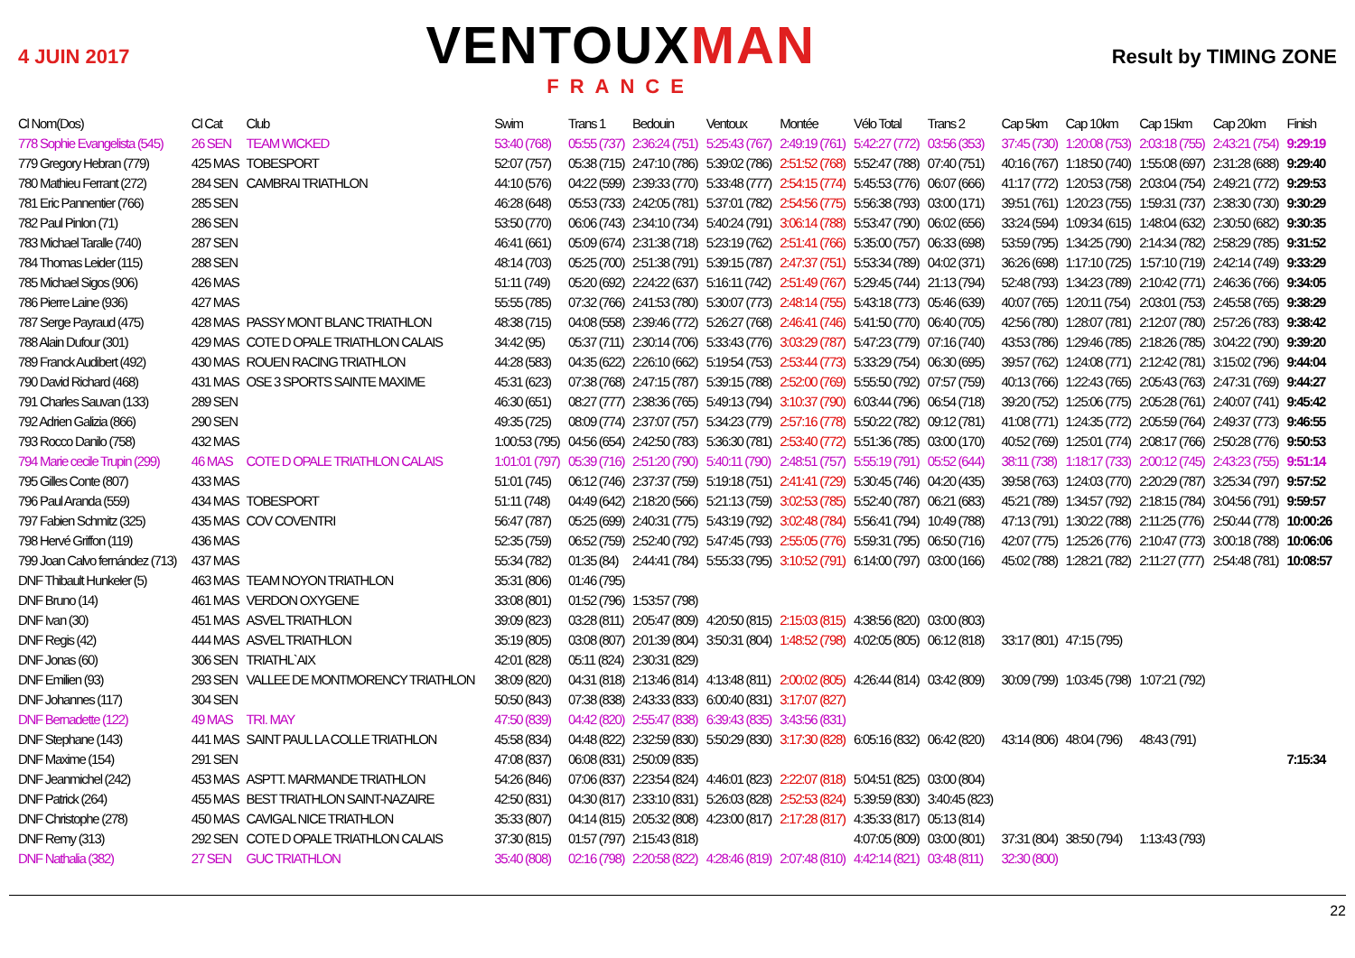4 JUIN 2017
VENTOUXMAN
FRANCE
Result by TIMING ZONE
| Cl Nom(Dos) | Cl Cat | Club | Swim | Trans 1 | Bedouin | Ventoux | Montée | Vélo Total | Trans 2 | Cap 5km | Cap 10km | Cap 15km | Cap 20km | Finish |
| --- | --- | --- | --- | --- | --- | --- | --- | --- | --- | --- | --- | --- | --- | --- |
| 778 Sophie Evangelista (545) | 26 SEN | TEAM WICKED | 53:40 (768) | 05:55 (737) | 2:36:24 (751) | 5:25:43 (767) | 2:49:19 (761) | 5:42:27 (772) | 03:56 (353) | 37:45 (730) | 1:20:08 (753) | 2:03:18 (755) | 2:43:21 (754) | 9:29:19 |
| 779 Gregory Hebran (779) | 425 MAS | TOBESPORT | 52:07 (757) | 05:38 (715) | 2:47:10 (786) | 5:39:02 (786) | 2:51:52 (768) | 5:52:47 (788) | 07:40 (751) | 40:16 (767) | 1:18:50 (740) | 1:55:08 (697) | 2:31:28 (688) | 9:29:40 |
| 780 Mathieu Ferrant (272) | 284 SEN | CAMBRAI TRIATHLON | 44:10 (576) | 04:22 (599) | 2:39:33 (770) | 5:33:48 (777) | 2:54:15 (774) | 5:45:53 (776) | 06:07 (666) | 41:17 (772) | 1:20:53 (758) | 2:03:04 (754) | 2:49:21 (772) | 9:29:53 |
| 781 Eric Pannentier (766) | 285 SEN | | 46:28 (648) | 05:53 (733) | 2:42:05 (781) | 5:37:01 (782) | 2:54:56 (775) | 5:56:38 (793) | 03:00 (171) | 39:51 (761) | 1:20:23 (755) | 1:59:31 (737) | 2:38:30 (730) | 9:30:29 |
| 782 Paul Pinlon (71) | 286 SEN | | 53:50 (770) | 06:06 (743) | 2:34:10 (734) | 5:40:24 (791) | 3:06:14 (788) | 5:53:47 (790) | 06:02 (656) | 33:24 (594) | 1:09:34 (615) | 1:48:04 (632) | 2:30:50 (682) | 9:30:35 |
| 783 Michael Taralle (740) | 287 SEN | | 46:41 (661) | 05:09 (674) | 2:31:38 (718) | 5:23:19 (762) | 2:51:41 (766) | 5:35:00 (757) | 06:33 (698) | 53:59 (795) | 1:34:25 (790) | 2:14:34 (782) | 2:58:29 (785) | 9:31:52 |
| 784 Thomas Leider (115) | 288 SEN | | 48:14 (703) | 05:25 (700) | 2:51:38 (791) | 5:39:15 (787) | 2:47:37 (751) | 5:53:34 (789) | 04:02 (371) | 36:26 (698) | 1:17:10 (725) | 1:57:10 (719) | 2:42:14 (749) | 9:33:29 |
| 785 Michael Sigos (906) | 426 MAS | | 51:11 (749) | 05:20 (692) | 2:24:22 (637) | 5:16:11 (742) | 2:51:49 (767) | 5:29:45 (744) | 21:13 (794) | 52:48 (793) | 1:34:23 (789) | 2:10:42 (771) | 2:46:36 (766) | 9:34:05 |
| 786 Pierre Laine (936) | 427 MAS | | 55:55 (785) | 07:32 (766) | 2:41:53 (780) | 5:30:07 (773) | 2:48:14 (755) | 5:43:18 (773) | 05:46 (639) | 40:07 (765) | 1:20:11 (754) | 2:03:01 (753) | 2:45:58 (765) | 9:38:29 |
| 787 Serge Payraud (475) | 428 MAS | PASSY MONT BLANC TRIATHLON | 48:38 (715) | 04:08 (558) | 2:39:46 (772) | 5:26:27 (768) | 2:46:41 (746) | 5:41:50 (770) | 06:40 (705) | 42:56 (780) | 1:28:07 (781) | 2:12:07 (780) | 2:57:26 (783) | 9:38:42 |
| 788 Alain Dufour (301) | 429 MAS | COTE D OPALE TRIATHLON CALAIS | 34:42 (95) | 05:37 (711) | 2:30:14 (706) | 5:33:43 (776) | 3:03:29 (787) | 5:47:23 (779) | 07:16 (740) | 43:53 (786) | 1:29:46 (785) | 2:18:26 (785) | 3:04:22 (790) | 9:39:20 |
| 789 Franck Audibert (492) | 430 MAS | ROUEN RACING TRIATHLON | 44:28 (583) | 04:35 (622) | 2:26:10 (662) | 5:19:54 (753) | 2:53:44 (773) | 5:33:29 (754) | 06:30 (695) | 39:57 (762) | 1:24:08 (771) | 2:12:42 (781) | 3:15:02 (796) | 9:44:04 |
| 790 David Richard (468) | 431 MAS | OSE 3 SPORTS SAINTE MAXIME | 45:31 (623) | 07:38 (768) | 2:47:15 (787) | 5:39:15 (788) | 2:52:00 (769) | 5:55:50 (792) | 07:57 (759) | 40:13 (766) | 1:22:43 (765) | 2:05:43 (763) | 2:47:31 (769) | 9:44:27 |
| 791 Charles Sauvan (133) | 289 SEN | | 46:30 (651) | 08:27 (777) | 2:38:36 (765) | 5:49:13 (794) | 3:10:37 (790) | 6:03:44 (796) | 06:54 (718) | 39:20 (752) | 1:25:06 (775) | 2:05:28 (761) | 2:40:07 (741) | 9:45:42 |
| 792 Adrien Galizia (866) | 290 SEN | | 49:35 (725) | 08:09 (774) | 2:37:07 (757) | 5:34:23 (779) | 2:57:16 (778) | 5:50:22 (782) | 09:12 (781) | 41:08 (771) | 1:24:35 (772) | 2:05:59 (764) | 2:49:37 (773) | 9:46:55 |
| 793 Rocco Danilo (758) | 432 MAS | | 1:00:53 (795) | 04:56 (654) | 2:42:50 (783) | 5:36:30 (781) | 2:53:40 (772) | 5:51:36 (785) | 03:00 (170) | 40:52 (769) | 1:25:01 (774) | 2:08:17 (766) | 2:50:28 (776) | 9:50:53 |
| 794 Marie cecile Trupin (299) | 46 MAS | COTE D OPALE TRIATHLON CALAIS | 1:01:01 (797) | 05:39 (716) | 2:51:20 (790) | 5:40:11 (790) | 2:48:51 (757) | 5:55:19 (791) | 05:52 (644) | 38:11 (738) | 1:18:17 (733) | 2:00:12 (745) | 2:43:23 (755) | 9:51:14 |
| 795 Gilles Conte (807) | 433 MAS | | 51:01 (745) | 06:12 (746) | 2:37:37 (759) | 5:19:18 (751) | 2:41:41 (729) | 5:30:45 (746) | 04:20 (435) | 39:58 (763) | 1:24:03 (770) | 2:20:29 (787) | 3:25:34 (797) | 9:57:52 |
| 796 Paul Aranda (559) | 434 MAS | TOBESPORT | 51:11 (748) | 04:49 (642) | 2:18:20 (566) | 5:21:13 (759) | 3:02:53 (785) | 5:52:40 (787) | 06:21 (683) | 45:21 (789) | 1:34:57 (792) | 2:18:15 (784) | 3:04:56 (791) | 9:59:57 |
| 797 Fabien Schmitz (325) | 435 MAS | COV COVENTRI | 56:47 (787) | 05:25 (699) | 2:40:31 (775) | 5:43:19 (792) | 3:02:48 (784) | 5:56:41 (794) | 10:49 (788) | 47:13 (791) | 1:30:22 (788) | 2:11:25 (776) | 2:50:44 (778) | 10:00:26 |
| 798 Hervé Griffon (119) | 436 MAS | | 52:35 (759) | 06:52 (759) | 2:52:40 (792) | 5:47:45 (793) | 2:55:05 (776) | 5:59:31 (795) | 06:50 (716) | 42:07 (775) | 1:25:26 (776) | 2:10:47 (773) | 3:00:18 (788) | 10:06:06 |
| 799 Joan Calvo fernández (713) | 437 MAS | | 55:34 (782) | 01:35 (84) | 2:44:41 (784) | 5:55:33 (795) | 3:10:52 (791) | 6:14:00 (797) | 03:00 (166) | 45:02 (788) | 1:28:21 (782) | 2:11:27 (777) | 2:54:48 (781) | 10:08:57 |
| DNF Thibault Hunkeler (5) | 463 MAS | TEAM NOYON TRIATHLON | 35:31 (806) | 01:46 (795) | | | | | | | | | | |
| DNF Bruno (14) | 461 MAS | VERDON OXYGENE | 33:08 (801) | 01:52 (796) | 1:53:57 (798) | | | | | | | | | |
| DNF Ivan (30) | 451 MAS | ASVEL TRIATHLON | 39:09 (823) | 03:28 (811) | 2:05:47 (809) | 4:20:50 (815) | 2:15:03 (815) | 4:38:56 (820) | 03:00 (803) | | | | | |
| DNF Regis (42) | 444 MAS | ASVEL TRIATHLON | 35:19 (805) | 03:08 (807) | 2:01:39 (804) | 3:50:31 (804) | 1:48:52 (798) | 4:02:05 (805) | 06:12 (818) | 33:17 (801) | 47:15 (795) | | | |
| DNF Jonas (60) | 306 SEN | TRIATHL`AIX | 42:01 (828) | 05:11 (824) | 2:30:31 (829) | | | | | | | | | |
| DNF Emilien (93) | 293 SEN | VALLEE DE MONTMORENCY TRIATHLON | 38:09 (820) | 04:31 (818) | 2:13:46 (814) | 4:13:48 (811) | 2:00:02 (805) | 4:26:44 (814) | 03:42 (809) | 30:09 (799) | 1:03:45 (798) | 1:07:21 (792) | | |
| DNF Johannes (117) | 304 SEN | | 50:50 (843) | 07:38 (838) | 2:43:33 (833) | 6:00:40 (831) | 3:17:07 (827) | | | | | | | |
| DNF Bernadette (122) | 49 MAS | TRI. MAY | 47:50 (839) | 04:42 (820) | 2:55:47 (838) | 6:39:43 (835) | 3:43:56 (831) | | | | | | | |
| DNF Stephane (143) | 441 MAS | SAINT PAUL LA COLLE TRIATHLON | 45:58 (834) | 04:48 (822) | 2:32:59 (830) | 5:50:29 (830) | 3:17:30 (828) | 6:05:16 (832) | 06:42 (820) | 43:14 (806) | 48:04 (796) | 48:43 (791) | | |
| DNF Maxime (154) | 291 SEN | | 47:08 (837) | 06:08 (831) | 2:50:09 (835) | | | | | | | | | 7:15:34 |
| DNF Jeanmichel (242) | 453 MAS | ASPTT. MARMANDE TRIATHLON | 54:26 (846) | 07:06 (837) | 2:23:54 (824) | 4:46:01 (823) | 2:22:07 (818) | 5:04:51 (825) | 03:00 (804) | | | | | |
| DNF Patrick (264) | 455 MAS | BEST TRIATHLON SAINT-NAZAIRE | 42:50 (831) | 04:30 (817) | 2:33:10 (831) | 5:26:03 (828) | 2:52:53 (824) | 5:39:59 (830) | 3:40:45 (823) | | | | | |
| DNF Christophe (278) | 450 MAS | CAVIGAL NICE TRIATHLON | 35:33 (807) | 04:14 (815) | 2:05:32 (808) | 4:23:00 (817) | 2:17:28 (817) | 4:35:33 (817) | 05:13 (814) | | | | | |
| DNF Remy (313) | 292 SEN | COTE D OPALE TRIATHLON CALAIS | 37:30 (815) | 01:57 (797) | 2:15:43 (818) | | | 4:07:05 (809) | 03:00 (801) | 37:31 (804) | 38:50 (794) | 1:13:43 (793) | | |
| DNF Nathalia (382) | 27 SEN | GUC TRIATHLON | 35:40 (808) | 02:16 (798) | 2:20:58 (822) | 4:28:46 (819) | 2:07:48 (810) | 4:42:14 (821) | 03:48 (811) | 32:30 (800) | | | | |
22